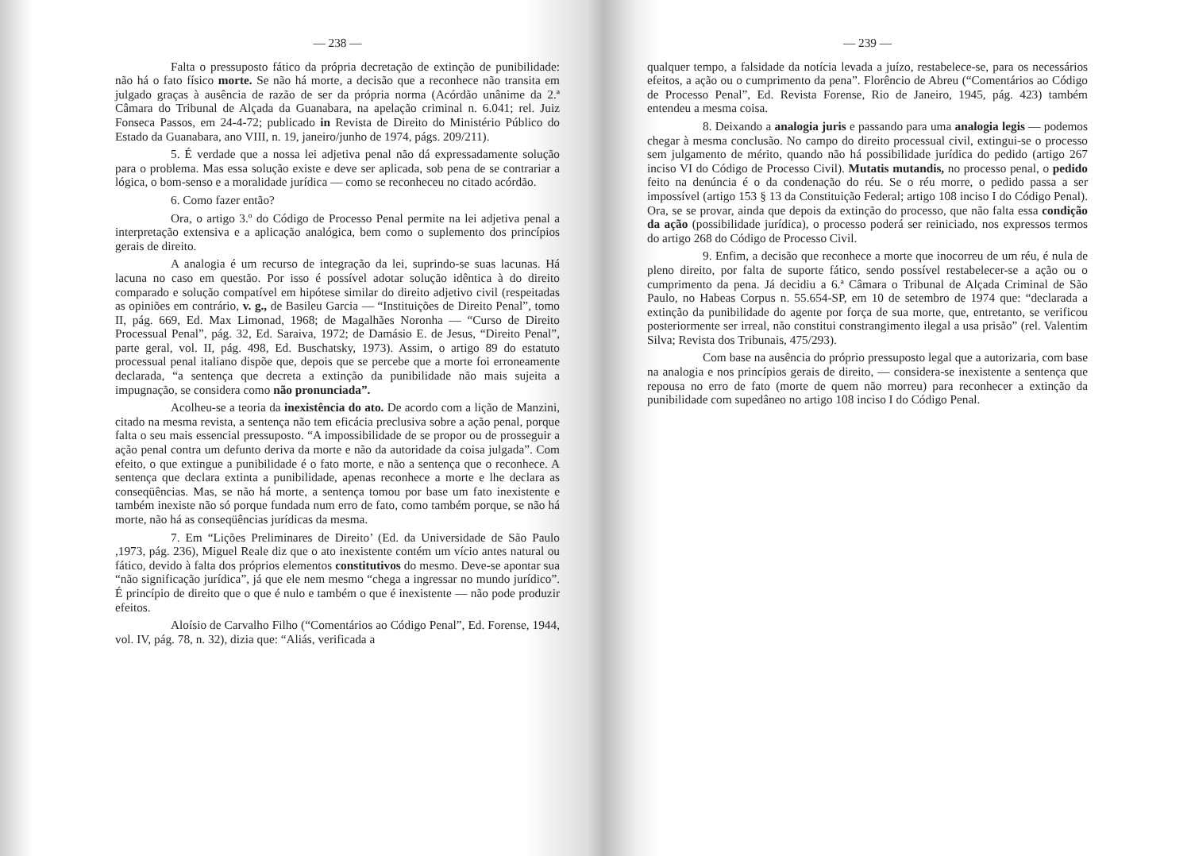— 238 —
Falta o pressuposto fático da própria decretação de extinção de punibilidade: não há o fato físico morte. Se não há morte, a decisão que a reconhece não transita em julgado graças à ausência de razão de ser da própria norma (Acórdão unânime da 2.ª Câmara do Tribunal de Alçada da Guanabara, na apelação criminal n. 6.041; rel. Juiz Fonseca Passos, em 24-4-72; publicado in Revista de Direito do Ministério Público do Estado da Guanabara, ano VIII, n. 19, janeiro/junho de 1974, págs. 209/211).
5. É verdade que a nossa lei adjetiva penal não dá expressadamente solução para o problema. Mas essa solução existe e deve ser aplicada, sob pena de se contrariar a lógica, o bom-senso e a moralidade jurídica — como se reconheceu no citado acórdão.
6. Como fazer então?
Ora, o artigo 3.º do Código de Processo Penal permite na lei adjetiva penal a interpretação extensiva e a aplicação analógica, bem como o suplemento dos princípios gerais de direito.
A analogia é um recurso de integração da lei, suprindo-se suas lacunas. Há lacuna no caso em questão. Por isso é possível adotar solução idêntica à do direito comparado e solução compatível em hipótese similar do direito adjetivo civil (respeitadas as opiniões em contrário, v. g., de Basileu Garcia — “Instituições de Direito Penal”, tomo II, pág. 669, Ed. Max Limonad, 1968; de Magalhães Noronha — “Curso de Direito Processual Penal”, pág. 32, Ed. Saraiva, 1972; de Damásio E. de Jesus, “Direito Penal”, parte geral, vol. II, pág. 498, Ed. Buschatsky, 1973). Assim, o artigo 89 do estatuto processual penal italiano dispõe que, depois que se percebe que a morte foi erroneamente declarada, “a sentença que decreta a extinção da punibilidade não mais sujeita a impugnação, se considera como não pronunciada”.
Acolheu-se a teoria da inexistência do ato. De acordo com a lição de Manzini, citado na mesma revista, a sentença não tem eficácia preclusiva sobre a ação penal, porque falta o seu mais essencial pressuposto. “A impossibilidade de se propor ou de prosseguir a ação penal contra um defunto deriva da morte e não da autoridade da coisa julgada”. Com efeito, o que extingue a punibilidade é o fato morte, e não a sentença que o reconhece. A sentença que declara extinta a punibilidade, apenas reconhece a morte e lhe declara as conseqüências. Mas, se não há morte, a sentença tomou por base um fato inexistente e também inexiste não só porque fundada num erro de fato, como também porque, se não há morte, não há as conseqüências jurídicas da mesma.
7. Em “Lições Preliminares de Direito’ (Ed. da Universidade de São Paulo ,1973, pág. 236), Miguel Reale diz que o ato inexistente contém um vício antes natural ou fático, devido à falta dos próprios elementos constitutivos do mesmo. Deve-se apontar sua “não significação jurídica”, já que ele nem mesmo “chega a ingressar no mundo jurídico”. É princípio de direito que o que é nulo e também o que é inexistente — não pode produzir efeitos.
Aloísio de Carvalho Filho (“Comentários ao Código Penal”, Ed. Forense, 1944, vol. IV, pág. 78, n. 32), dizia que: “Aliás, verificada a
— 239 —
qualquer tempo, a falsidade da notícia levada a juízo, restabelece-se, para os necessários efeitos, a ação ou o cumprimento da pena”. Florêncio de Abreu (“Comentários ao Código de Processo Penal”, Ed. Revista Forense, Rio de Janeiro, 1945, pág. 423) também entendeu a mesma coisa.
8. Deixando a analogia juris e passando para uma analogia legis — podemos chegar à mesma conclusão. No campo do direito processual civil, extingui-se o processo sem julgamento de mérito, quando não há possibilidade jurídica do pedido (artigo 267 inciso VI do Código de Processo Civil). Mutatis mutandis, no processo penal, o pedido feito na denúncia é o da condenação do réu. Se o réu morre, o pedido passa a ser impossível (artigo 153 § 13 da Constituição Federal; artigo 108 inciso I do Código Penal). Ora, se se provar, ainda que depois da extinção do processo, que não falta essa condição da ação (possibilidade jurídica), o processo poderá ser reiniciado, nos expressos termos do artigo 268 do Código de Processo Civil.
9. Enfim, a decisão que reconhece a morte que inocorreu de um réu, é nula de pleno direito, por falta de suporte fático, sendo possível restabelecer-se a ação ou o cumprimento da pena. Já decidiu a 6.ª Câmara o Tribunal de Alçada Criminal de São Paulo, no Habeas Corpus n. 55.654-SP, em 10 de setembro de 1974 que: “declarada a extinção da punibilidade do agente por força de sua morte, que, entretanto, se verificou posteriormente ser irreal, não constitui constrangimento ilegal a usa prisão” (rel. Valentim Silva; Revista dos Tribunais, 475/293).
Com base na ausência do próprio pressuposto legal que a autorizaria, com base na analogia e nos princípios gerais de direito, — considera-se inexistente a sentença que repousa no erro de fato (morte de quem não morreu) para reconhecer a extinção da punibilidade com supedâneo no artigo 108 inciso I do Código Penal.